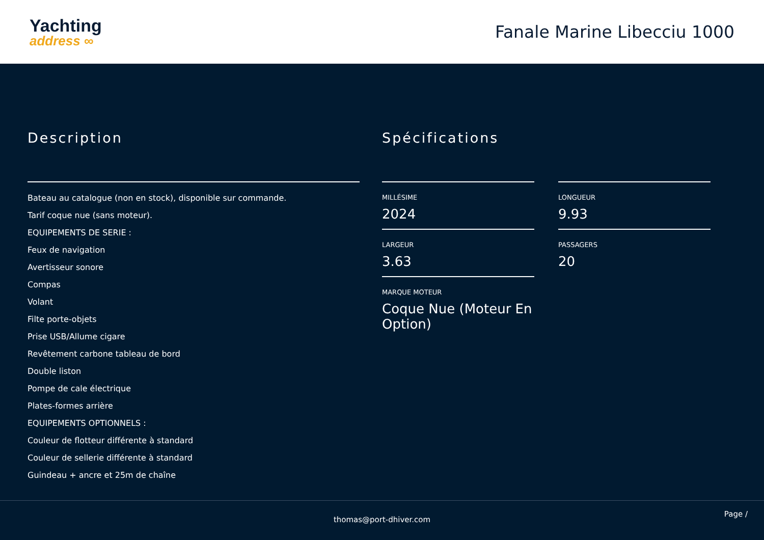Yachting
address ∞
Fanale Marine Libecciu 1000
Description
Bateau au catalogue (non en stock), disponible sur commande.
Tarif coque nue (sans moteur).
EQUIPEMENTS DE SERIE :
Feux de navigation
Avertisseur sonore
Compas
Volant
Filte porte-objets
Prise USB/Allume cigare
Revêtement carbone tableau de bord
Double liston
Pompe de cale électrique
Plates-formes arrière
EQUIPEMENTS OPTIONNELS :
Couleur de flotteur différente à standard
Couleur de sellerie différente à standard
Guindeau + ancre et 25m de chaîne
Spécifications
MILLÉSIME
2024
LONGUEUR
9.93
LARGEUR
3.63
PASSAGERS
20
MARQUE MOTEUR
Coque Nue (Moteur En Option)
thomas@port-dhiver.com
Page /